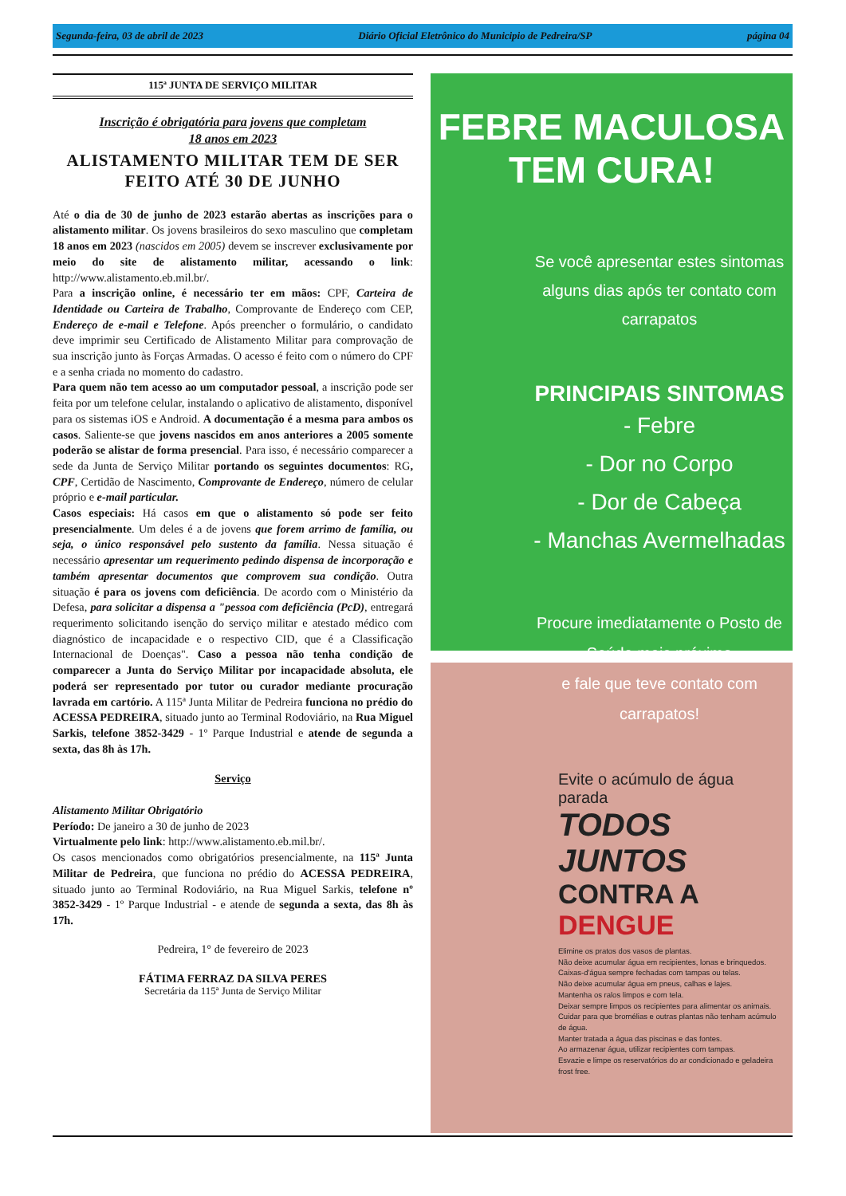Segunda-feira, 03 de abril de 2023 Diário Oficial Eletrônico do Municipio de Pedreira/SP página 04
115ª JUNTA DE SERVIÇO MILITAR
Inscrição é obrigatória para jovens que completam
18 anos em 2023
ALISTAMENTO MILITAR TEM DE SER FEITO ATÉ 30 DE JUNHO
Até o dia de 30 de junho de 2023 estarão abertas as inscrições para o alistamento militar. Os jovens brasileiros do sexo masculino que completam 18 anos em 2023 (nascidos em 2005) devem se inscrever exclusivamente por meio do site de alistamento militar, acessando o link: http://www.alistamento.eb.mil.br/.
Para a inscrição online, é necessário ter em mãos: CPF, Carteira de Identidade ou Carteira de Trabalho, Comprovante de Endereço com CEP, Endereço de e-mail e Telefone. Após preencher o formulário, o candidato deve imprimir seu Certificado de Alistamento Militar para comprovação de sua inscrição junto às Forças Armadas. O acesso é feito com o número do CPF e a senha criada no momento do cadastro.
Para quem não tem acesso ao um computador pessoal, a inscrição pode ser feita por um telefone celular, instalando o aplicativo de alistamento, disponível para os sistemas iOS e Android. A documentação é a mesma para ambos os casos. Saliente-se que jovens nascidos em anos anteriores a 2005 somente poderão se alistar de forma presencial. Para isso, é necessário comparecer a sede da Junta de Serviço Militar portando os seguintes documentos: RG, CPF, Certidão de Nascimento, Comprovante de Endereço, número de celular próprio e e-mail particular.
Casos especiais: Há casos em que o alistamento só pode ser feito presencialmente. Um deles é a de jovens que forem arrimo de família, ou seja, o único responsável pelo sustento da família. Nessa situação é necessário apresentar um requerimento pedindo dispensa de incorporação e também apresentar documentos que comprovem sua condição. Outra situação é para os jovens com deficiência. De acordo com o Ministério da Defesa, para solicitar a dispensa a "pessoa com deficiência (PcD), entregará requerimento solicitando isenção do serviço militar e atestado médico com diagnóstico de incapacidade e o respectivo CID, que é a Classificação Internacional de Doenças". Caso a pessoa não tenha condição de comparecer a Junta do Serviço Militar por incapacidade absoluta, ele poderá ser representado por tutor ou curador mediante procuração lavrada em cartório. A 115ª Junta Militar de Pedreira funciona no prédio do ACESSA PEDREIRA, situado junto ao Terminal Rodoviário, na Rua Miguel Sarkis, telefone 3852-3429 - 1º Parque Industrial e atende de segunda a sexta, das 8h às 17h.
Serviço
Alistamento Militar Obrigatório
Período: De janeiro a 30 de junho de 2023
Virtualmente pelo link: http://www.alistamento.eb.mil.br/.
Os casos mencionados como obrigatórios presencialmente, na 115ª Junta Militar de Pedreira, que funciona no prédio do ACESSA PEDREIRA, situado junto ao Terminal Rodoviário, na Rua Miguel Sarkis, telefone nº 3852-3429 - 1º Parque Industrial - e atende de segunda a sexta, das 8h às 17h.
Pedreira, 1° de fevereiro de 2023
FÁTIMA FERRAZ DA SILVA PERES
Secretária da 115ª Junta de Serviço Militar
FEBRE MACULOSA TEM CURA!
Se você apresentar estes sintomas
alguns dias após ter contato com carrapatos
PRINCIPAIS SINTOMAS
- Febre
- Dor no Corpo
- Dor de Cabeça
- Manchas Avermelhadas
Procure imediatamente o Posto de Saúde mais próximo
e fale que teve contato com carrapatos!
Evite o acúmulo de água parada
TODOS JUNTOS
CONTRA A DENGUE
Elimine os pratos dos vasos de plantas.
Não deixe acumular água em recipientes, lonas e brinquedos.
Caixas-d'água sempre fechadas com tampas ou telas.
Não deixe acumular água em pneus, calhas e lajes.
Mantenha os ralos limpos e com tela.
Deixar sempre limpos os recipientes para alimentar os animais.
Cuidar para que bromélias e outras plantas não tenham acúmulo de água.
Manter tratada a água das piscinas e das fontes.
Ao armazenar água, utilizar recipientes com tampas.
Esvazie e limpe os reservatórios do ar condicionado e geladeira frost free.